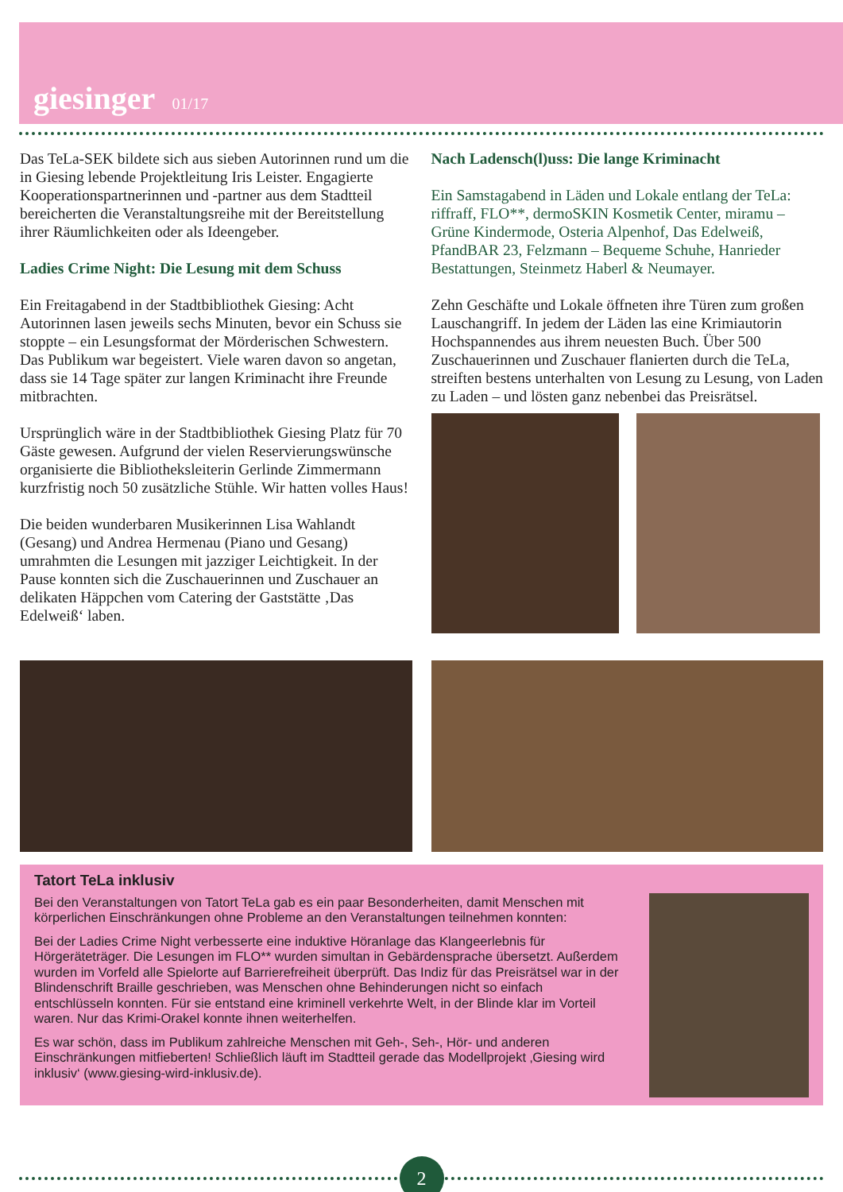giesinger 01/17
Das TeLa-SEK bildete sich aus sieben Autorinnen rund um die in Giesing lebende Projektleitung Iris Leister. Engagierte Kooperationspartnerinnen und -partner aus dem Stadtteil bereicherten die Veranstaltungsreihe mit der Bereitstellung ihrer Räumlichkeiten oder als Ideengeber.
Ladies Crime Night: Die Lesung mit dem Schuss
Ein Freitagabend in der Stadtbibliothek Giesing: Acht Autorinnen lasen jeweils sechs Minuten, bevor ein Schuss sie stoppte – ein Lesungsformat der Mörderischen Schwestern. Das Publikum war begeistert. Viele waren davon so angetan, dass sie 14 Tage später zur langen Kriminacht ihre Freunde mitbrachten.
Ursprünglich wäre in der Stadtbibliothek Giesing Platz für 70 Gäste gewesen. Aufgrund der vielen Reservierungswünsche organisierte die Bibliotheksleiterin Gerlinde Zimmermann kurzfristig noch 50 zusätzliche Stühle. Wir hatten volles Haus!
Die beiden wunderbaren Musikerinnen Lisa Wahlandt (Gesang) und Andrea Hermenau (Piano und Gesang) umrahmten die Lesungen mit jazziger Leichtigkeit. In der Pause konnten sich die Zuschauerinnen und Zuschauer an delikaten Häppchen vom Catering der Gaststätte ‚Das Edelweiß‘ laben.
Nach Ladensch(l)uss: Die lange Kriminacht
Ein Samstagabend in Läden und Lokale entlang der TeLa: riffraff, FLO**, dermoSKIN Kosmetik Center, miramu – Grüne Kindermode, Osteria Alpenhof, Das Edelweiß, PfandBAR 23, Felzmann – Bequeme Schuhe, Hanrieder Bestattungen, Steinmetz Haberl & Neumayer.
Zehn Geschäfte und Lokale öffneten ihre Türen zum großen Lauschangriff. In jedem der Läden las eine Krimiautorin Hochspannendes aus ihrem neuesten Buch. Über 500 Zuschauerinnen und Zuschauer flanierten durch die TeLa, streiften bestens unterhalten von Lesung zu Lesung, von Laden zu Laden – und lösten ganz nebenbei das Preisrätsel.
Tatort TeLa inklusiv
Bei den Veranstaltungen von Tatort TeLa gab es ein paar Besonderheiten, damit Menschen mit körperlichen Einschränkungen ohne Probleme an den Veranstaltungen teilnehmen konnten:
Bei der Ladies Crime Night verbesserte eine induktive Höranlage das Klangeerlebnis für Hörgeräteträger. Die Lesungen im FLO** wurden simultan in Gebärdensprache übersetzt. Außerdem wurden im Vorfeld alle Spielorte auf Barrierefreiheit überprüft. Das Indiz für das Preisrätsel war in der Blindenschrift Braille geschrieben, was Menschen ohne Behinderungen nicht so einfach entschlüsseln konnten. Für sie entstand eine kriminell verkehrte Welt, in der Blinde klar im Vorteil waren. Nur das Krimi-Orakel konnte ihnen weiterhelfen.
Es war schön, dass im Publikum zahlreiche Menschen mit Geh-, Seh-, Hör- und anderen Einschränkungen mitfieberten! Schließlich läuft im Stadtteil gerade das Modellprojekt ‚Giesing wird inklusiv‘ (www.giesing-wird-inklusiv.de).
2